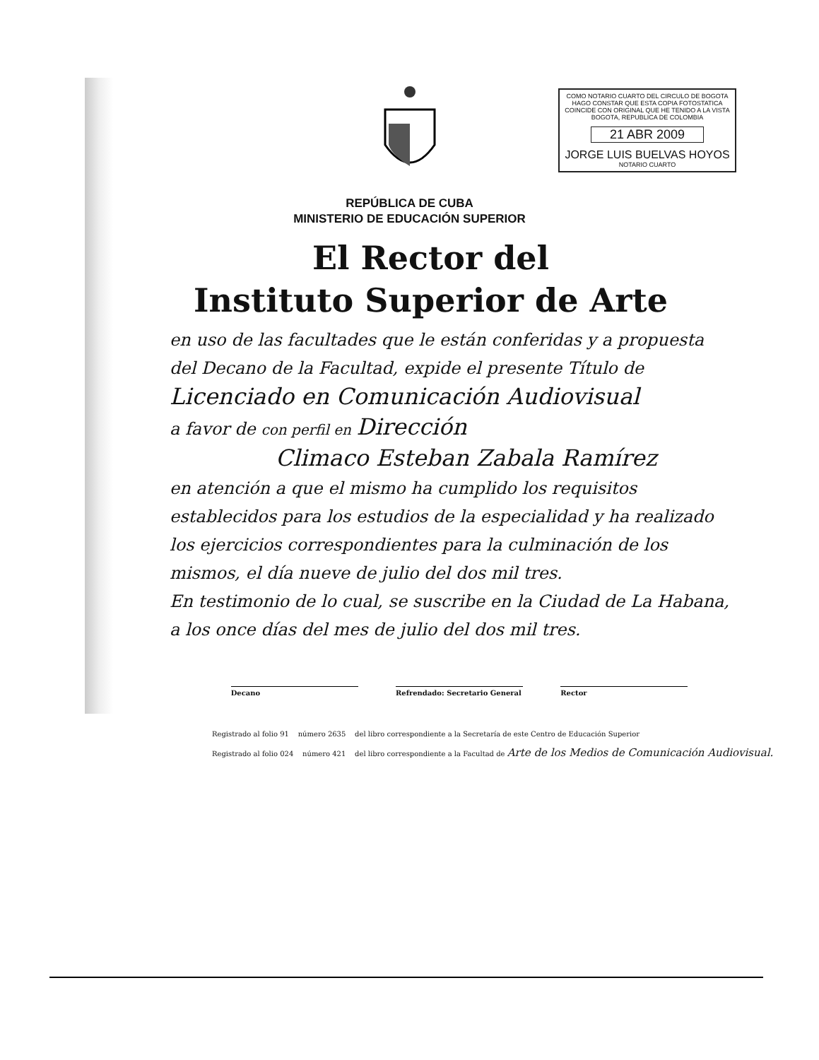COMO NOTARIO CUARTO DEL CIRCULO DE BOGOTA HAGO CONSTAR QUE ESTA COPIA FOTOSTATICA COINCIDE CON ORIGINAL QUE HE TENIDO A LA VISTA BOGOTA, REPUBLICA DE COLOMBIA
21 ABR 2009
JORGE LUIS BUELVAS HOYOS
NOTARIO CUARTO
REPÚBLICA DE CUBA
MINISTERIO DE EDUCACIÓN SUPERIOR
El Rector del
Instituto Superior de Arte
en uso de las facultades que le están conferidas y a propuesta del Decano de la Facultad, expide el presente Título de
Licenciado en Comunicación Audiovisual
a favor de con perfil en Dirección
Climaco Esteban Zabala Ramírez
en atención a que el mismo ha cumplido los requisitos establecidos para los estudios de la especialidad y ha realizado los ejercicios correspondientes para la culminación de los mismos, el día nueve de julio del dos mil tres.
En testimonio de lo cual, se suscribe en la Ciudad de La Habana, a los once días del mes de julio del dos mil tres.
Decano Refrendado: Secretario General Rector
Registrado al folio 91 número 2635 del libro correspondiente a la Secretaría de este Centro de Educación Superior
Registrado al folio 024 número 421 del libro correspondiente a la Facultad de Arte de los Medios de Comunicación Audiovisual.